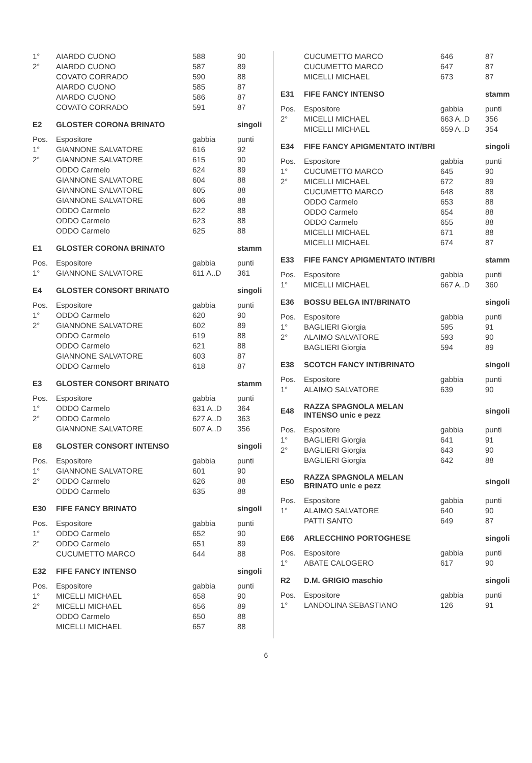| 1° | AIARDO CUONO | 588 | 90 |
| 2° | AIARDO CUONO | 587 | 89 |
| | COVATO CORRADO | 590 | 88 |
| | AIARDO CUONO | 585 | 87 |
| | AIARDO CUONO | 586 | 87 |
| | COVATO CORRADO | 591 | 87 |
| E2 | GLOSTER CORONA BRINATO | | singoli |
| --- | --- | --- | --- |
| Pos. | Espositore | gabbia | punti |
| 1° | GIANNONE SALVATORE | 616 | 92 |
| 2° | GIANNONE SALVATORE | 615 | 90 |
| | ODDO Carmelo | 624 | 89 |
| | GIANNONE SALVATORE | 604 | 88 |
| | GIANNONE SALVATORE | 605 | 88 |
| | GIANNONE SALVATORE | 606 | 88 |
| | ODDO Carmelo | 622 | 88 |
| | ODDO Carmelo | 623 | 88 |
| | ODDO Carmelo | 625 | 88 |
| E1 | GLOSTER CORONA BRINATO | | stamm |
| --- | --- | --- | --- |
| Pos. | Espositore | gabbia | punti |
| 1° | GIANNONE SALVATORE | 611 A..D | 361 |
| E4 | GLOSTER CONSORT BRINATO | | singoli |
| --- | --- | --- | --- |
| Pos. | Espositore | gabbia | punti |
| 1° | ODDO Carmelo | 620 | 90 |
| 2° | GIANNONE SALVATORE | 602 | 89 |
| | ODDO Carmelo | 619 | 88 |
| | ODDO Carmelo | 621 | 88 |
| | GIANNONE SALVATORE | 603 | 87 |
| | ODDO Carmelo | 618 | 87 |
| E3 | GLOSTER CONSORT BRINATO | | stamm |
| --- | --- | --- | --- |
| Pos. | Espositore | gabbia | punti |
| 1° | ODDO Carmelo | 631 A..D | 364 |
| 2° | ODDO Carmelo | 627 A..D | 363 |
| | GIANNONE SALVATORE | 607 A..D | 356 |
| E8 | GLOSTER CONSORT INTENSO | | singoli |
| --- | --- | --- | --- |
| Pos. | Espositore | gabbia | punti |
| 1° | GIANNONE SALVATORE | 601 | 90 |
| 2° | ODDO Carmelo | 626 | 88 |
| | ODDO Carmelo | 635 | 88 |
| E30 | FIFE FANCY BRINATO | | singoli |
| --- | --- | --- | --- |
| Pos. | Espositore | gabbia | punti |
| 1° | ODDO Carmelo | 652 | 90 |
| 2° | ODDO Carmelo | 651 | 89 |
| | CUCUMETTO MARCO | 644 | 88 |
| E32 | FIFE FANCY INTENSO | | singoli |
| --- | --- | --- | --- |
| Pos. | Espositore | gabbia | punti |
| 1° | MICELLI MICHAEL | 658 | 90 |
| 2° | MICELLI MICHAEL | 656 | 89 |
| | ODDO Carmelo | 650 | 88 |
| | MICELLI MICHAEL | 657 | 88 |
| | CUCUMETTO MARCO | 646 | 87 |
| | CUCUMETTO MARCO | 647 | 87 |
| | MICELLI MICHAEL | 673 | 87 |
| E31 | FIFE FANCY INTENSO | | stamm |
| --- | --- | --- | --- |
| Pos. | Espositore | gabbia | punti |
| 2° | MICELLI MICHAEL | 663 A..D | 356 |
| | MICELLI MICHAEL | 659 A..D | 354 |
| E34 | FIFE FANCY APIGMENTATO INT/BRI | | singoli |
| --- | --- | --- | --- |
| Pos. | Espositore | gabbia | punti |
| 1° | CUCUMETTO MARCO | 645 | 90 |
| 2° | MICELLI MICHAEL | 672 | 89 |
| | CUCUMETTO MARCO | 648 | 88 |
| | ODDO Carmelo | 653 | 88 |
| | ODDO Carmelo | 654 | 88 |
| | ODDO Carmelo | 655 | 88 |
| | MICELLI MICHAEL | 671 | 88 |
| | MICELLI MICHAEL | 674 | 87 |
| E33 | FIFE FANCY APIGMENTATO INT/BRI | | stamm |
| --- | --- | --- | --- |
| Pos. | Espositore | gabbia | punti |
| 1° | MICELLI MICHAEL | 667 A..D | 360 |
| E36 | BOSSU BELGA INT/BRINATO | | singoli |
| --- | --- | --- | --- |
| Pos. | Espositore | gabbia | punti |
| 1° | BAGLIERI Giorgia | 595 | 91 |
| 2° | ALAIMO SALVATORE | 593 | 90 |
| | BAGLIERI Giorgia | 594 | 89 |
| E38 | SCOTCH FANCY INT/BRINATO | | singoli |
| --- | --- | --- | --- |
| Pos. | Espositore | gabbia | punti |
| 1° | ALAIMO SALVATORE | 639 | 90 |
| E48 | RAZZA SPAGNOLA MELAN INTENSO unic e pezz | | singoli |
| --- | --- | --- | --- |
| Pos. | Espositore | gabbia | punti |
| 1° | BAGLIERI Giorgia | 641 | 91 |
| 2° | BAGLIERI Giorgia | 643 | 90 |
| | BAGLIERI Giorgia | 642 | 88 |
| E50 | RAZZA SPAGNOLA MELAN BRINATO unic e pezz | | singoli |
| --- | --- | --- | --- |
| Pos. | Espositore | gabbia | punti |
| 1° | ALAIMO SALVATORE | 640 | 90 |
| | PATTI SANTO | 649 | 87 |
| E66 | ARLECCHINO PORTOGHESE | | singoli |
| --- | --- | --- | --- |
| Pos. | Espositore | gabbia | punti |
| 1° | ABATE CALOGERO | 617 | 90 |
| R2 | D.M. GRIGIO maschio | | singoli |
| --- | --- | --- | --- |
| Pos. | Espositore | gabbia | punti |
| 1° | LANDOLINA SEBASTIANO | 126 | 91 |
6